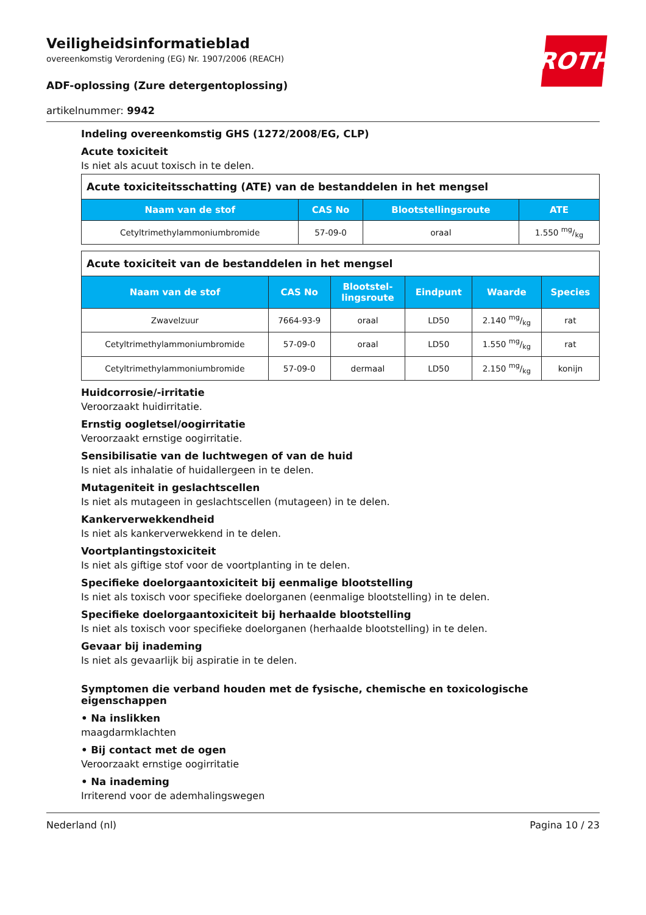ROTH
Veiligheidsinformatieblad
overeenkomstig Verordening (EG) Nr. 1907/2006 (REACH)
ADF-oplossing (Zure detergentoplossing)
artikelnummer: 9942
Indeling overeenkomstig GHS (1272/2008/EG, CLP)
Acute toxiciteit
Is niet als acuut toxisch in te delen.
| Acute toxiciteitsschatting (ATE) van de bestanddelen in het mengsel | | | |
| Naam van de stof | CAS No | Blootstellingsroute | ATE |
| Cetyltrimethylammoniumbromide | 57-09-0 | oraal | 1.550 mg/kg |
| Acute toxiciteit van de bestanddelen in het mengsel | | | | | |
| Naam van de stof | CAS No | Blootstel- lingsroute | Eindpunt | Waarde | Species |
| Zwavelzuur | 7664-93-9 | oraal | LD50 | 2.140 mg/kg | rat |
| Cetyltrimethylammoniumbromide | 57-09-0 | oraal | LD50 | 1.550 mg/kg | rat |
| Cetyltrimethylammoniumbromide | 57-09-0 | dermaal | LD50 | 2.150 mg/kg | konijn |
Huidcorrosie/-irritatie
Veroorzaakt huidirritatie.
Ernstig oogletsel/oogirritatie
Veroorzaakt ernstige oogirritatie.
Sensibilisatie van de luchtwegen of van de huid
Is niet als inhalatie of huidallergeen in te delen.
Mutageniteit in geslachtscellen
Is niet als mutageen in geslachtscellen (mutageen) in te delen.
Kankerverwekkendheid
Is niet als kankerverwekkend in te delen.
Voortplantingstoxiciteit
Is niet als giftige stof voor de voortplanting in te delen.
Specifieke doelorgaantoxiciteit bij eenmalige blootstelling
Is niet als toxisch voor specifieke doelorganen (eenmalige blootstelling) in te delen.
Specifieke doelorgaantoxiciteit bij herhaalde blootstelling
Is niet als toxisch voor specifieke doelorganen (herhaalde blootstelling) in te delen.
Gevaar bij inademing
Is niet als gevaarlijk bij aspiratie in te delen.
Symptomen die verband houden met de fysische, chemische en toxicologische eigenschappen
• Na inslikken
maagdarmklachten
• Bij contact met de ogen
Veroorzaakt ernstige oogirritatie
• Na inademing
Irriterend voor de ademhalingswegen
Nederland (nl) Pagina 10 / 23